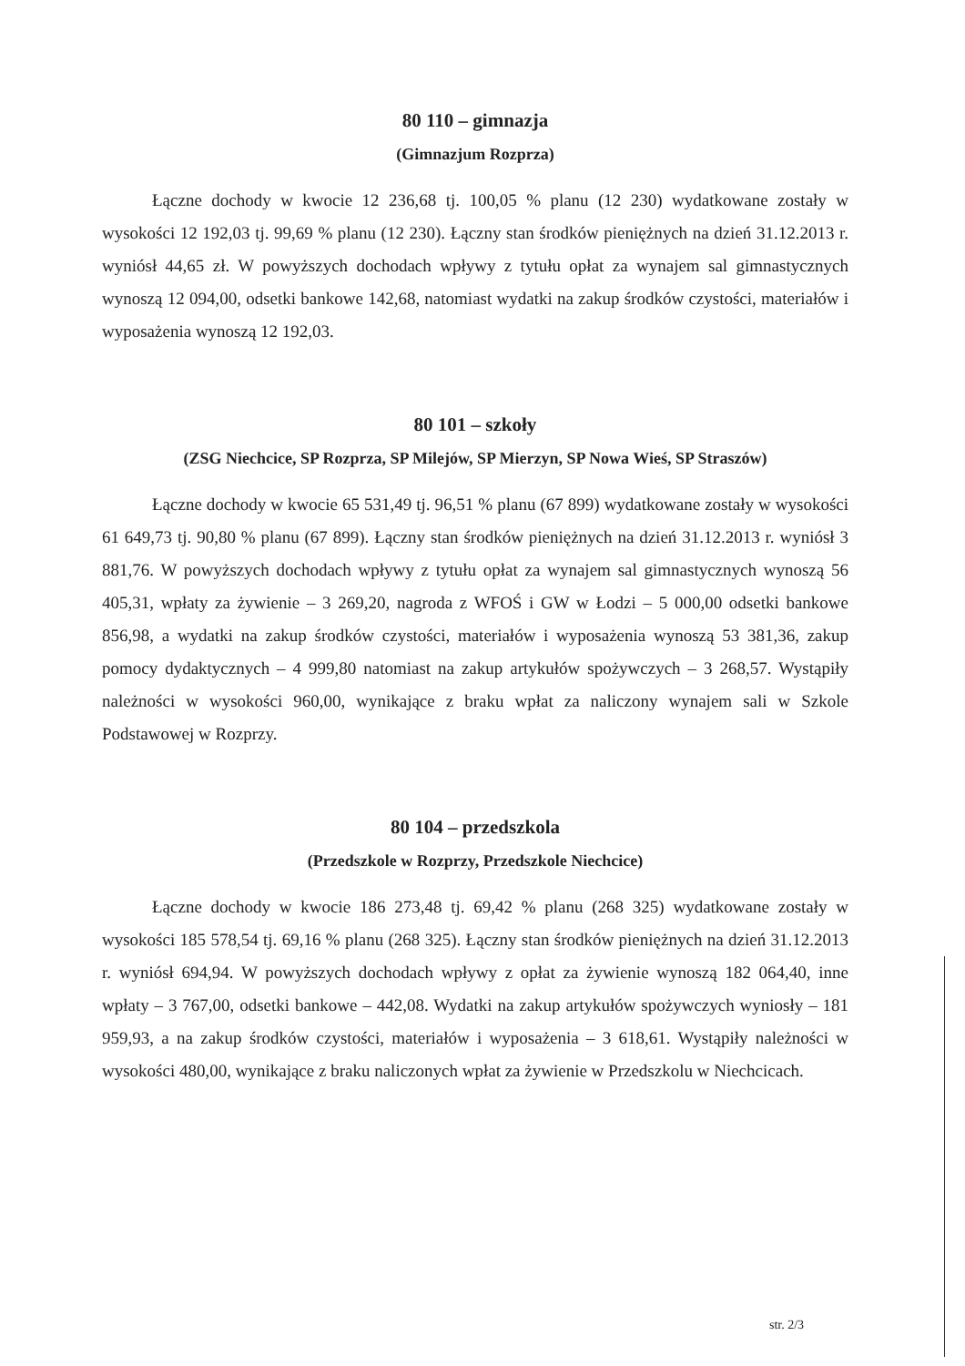80 110 – gimnazja
(Gimnazjum Rozprza)
Łączne dochody w kwocie 12 236,68 tj. 100,05 % planu (12 230) wydatkowane zostały w wysokości 12 192,03 tj. 99,69 % planu (12 230). Łączny stan środków pieniężnych na dzień 31.12.2013 r. wyniósł 44,65 zł. W powyższych dochodach wpływy z tytułu opłat za wynajem sal gimnastycznych wynoszą 12 094,00, odsetki bankowe 142,68, natomiast wydatki na zakup środków czystości, materiałów i wyposażenia wynoszą 12 192,03.
80 101 – szkoły
(ZSG Niechcice, SP Rozprza, SP Milejów, SP Mierzyn, SP Nowa Wieś, SP Straszów)
Łączne dochody w kwocie 65 531,49 tj. 96,51 % planu (67 899) wydatkowane zostały w wysokości 61 649,73 tj. 90,80 % planu (67 899). Łączny stan środków pieniężnych na dzień 31.12.2013 r. wyniósł 3 881,76. W powyższych dochodach wpływy z tytułu opłat za wynajem sal gimnastycznych wynoszą 56 405,31, wpłaty za żywienie – 3 269,20, nagroda z WFOŚ i GW w Łodzi – 5 000,00 odsetki bankowe 856,98, a wydatki na zakup środków czystości, materiałów i wyposażenia wynoszą 53 381,36, zakup pomocy dydaktycznych – 4 999,80 natomiast na zakup artykułów spożywczych – 3 268,57. Wystąpiły należności w wysokości 960,00, wynikające z braku wpłat za naliczony wynajem sali w Szkole Podstawowej w Rozprzy.
80 104 – przedszkola
(Przedszkole w Rozprzy, Przedszkole Niechcice)
Łączne dochody w kwocie 186 273,48 tj. 69,42 % planu (268 325) wydatkowane zostały w wysokości 185 578,54 tj. 69,16 % planu (268 325). Łączny stan środków pieniężnych na dzień 31.12.2013 r. wyniósł 694,94. W powyższych dochodach wpływy z opłat za żywienie wynoszą 182 064,40, inne wpłaty – 3 767,00, odsetki bankowe – 442,08. Wydatki na zakup artykułów spożywczych wyniosły – 181 959,93, a na zakup środków czystości, materiałów i wyposażenia – 3 618,61. Wystąpiły należności w wysokości 480,00, wynikające z braku naliczonych wpłat za żywienie w Przedszkolu w Niechcicach.
str. 2/3